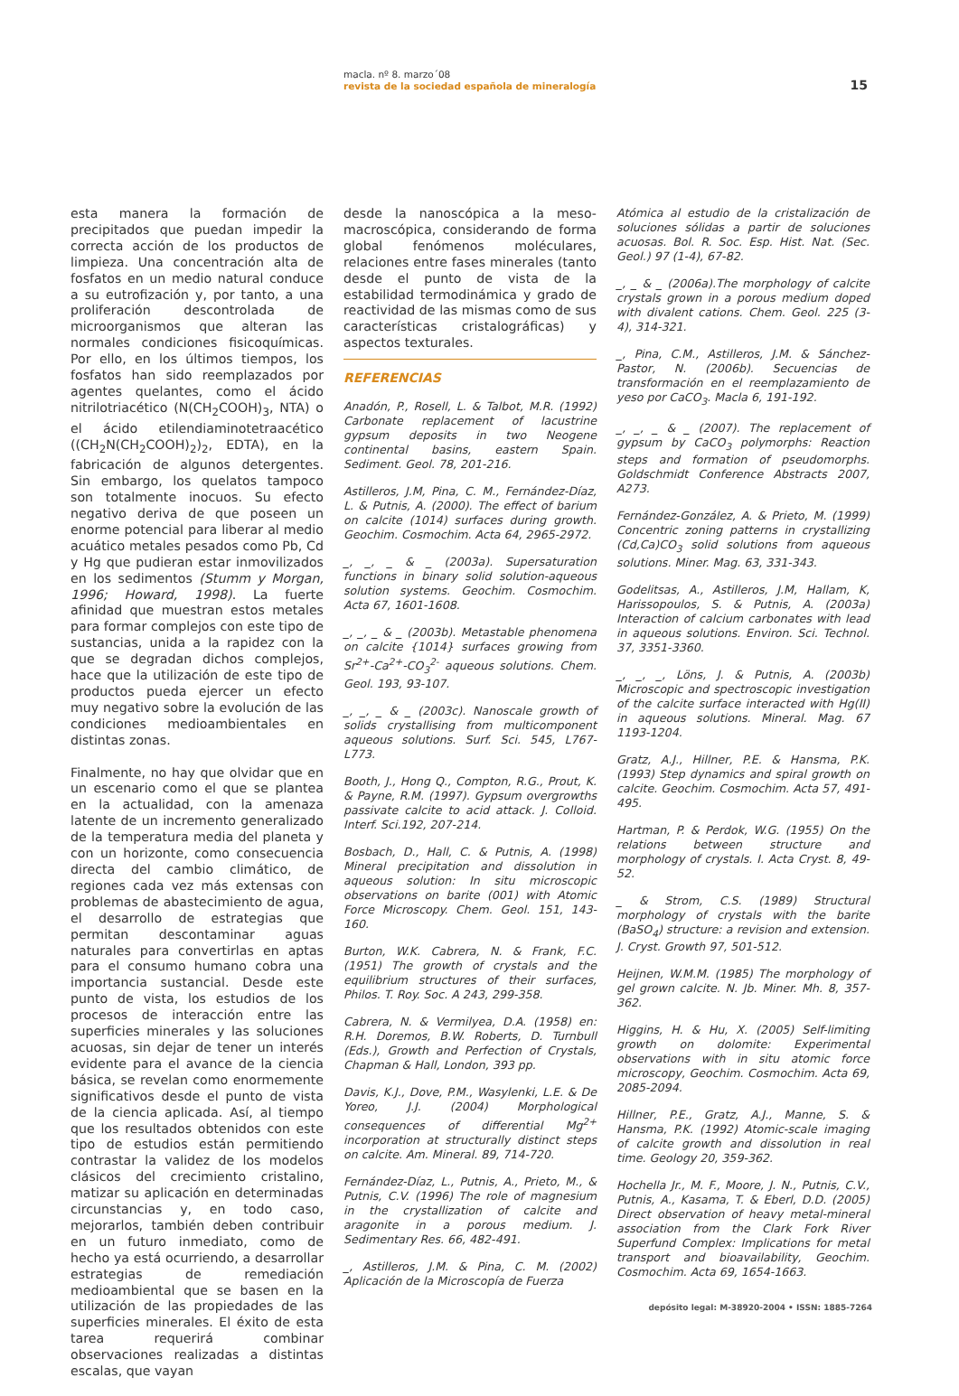macla. nº 8. marzo´08
revista de la sociedad española de mineralogía
15
esta manera la formación de precipitados que puedan impedir la correcta acción de los productos de limpieza. Una concentración alta de fosfatos en un medio natural conduce a su eutrofización y, por tanto, a una proliferación descontrolada de microorganismos que alteran las normales condiciones fisicoquímicas. Por ello, en los últimos tiempos, los fosfatos han sido reemplazados por agentes quelantes, como el ácido nitrilotriacético (N(CH<sub>2</sub>COOH)<sub>3</sub>, NTA) o el ácido etilendiaminotetraacético ((CH<sub>2</sub>N(CH<sub>2</sub>COOH)<sub>2</sub>)<sub>2</sub>, EDTA), en la fabricación de algunos detergentes. Sin embargo, los quelatos tampoco son totalmente inocuos. Su efecto negativo deriva de que poseen un enorme potencial para liberar al medio acuático metales pesados como Pb, Cd y Hg que pudieran estar inmovilizados en los sedimentos (Stumm y Morgan, 1996; Howard, 1998). La fuerte afinidad que muestran estos metales para formar complejos con este tipo de sustancias, unida a la rapidez con la que se degradan dichos complejos, hace que la utilización de este tipo de productos pueda ejercer un efecto muy negativo sobre la evolución de las condiciones medioambientales en distintas zonas.
Finalmente, no hay que olvidar que en un escenario como el que se plantea en la actualidad, con la amenaza latente de un incremento generalizado de la temperatura media del planeta y con un horizonte, como consecuencia directa del cambio climático, de regiones cada vez más extensas con problemas de abastecimiento de agua, el desarrollo de estrategias que permitan descontaminar aguas naturales para convertirlas en aptas para el consumo humano cobra una importancia sustancial. Desde este punto de vista, los estudios de los procesos de interacción entre las superficies minerales y las soluciones acuosas, sin dejar de tener un interés evidente para el avance de la ciencia básica, se revelan como enormemente significativos desde el punto de vista de la ciencia aplicada. Así, al tiempo que los resultados obtenidos con este tipo de estudios están permitiendo contrastar la validez de los modelos clásicos del crecimiento cristalino, matizar su aplicación en determinadas circunstancias y, en todo caso, mejorarlos, también deben contribuir en un futuro inmediato, como de hecho ya está ocurriendo, a desarrollar estrategias de remediación medioambiental que se basen en la utilización de las propiedades de las superficies minerales. El éxito de esta tarea requerirá combinar observaciones realizadas a distintas escalas, que vayan
desde la nanoscópica a la meso-macroscópica, considerando de forma global fenómenos moléculares, relaciones entre fases minerales (tanto desde el punto de vista de la estabilidad termodinámica y grado de reactividad de las mismas como de sus características cristalográficas) y aspectos texturales.
REFERENCIAS
Anadón, P., Rosell, L. & Talbot, M.R. (1992) Carbonate replacement of lacustrine gypsum deposits in two Neogene continental basins, eastern Spain. Sediment. Geol. 78, 201-216.
Astilleros, J.M, Pina, C. M., Fernández-Díaz, L. & Putnis, A. (2000). The effect of barium on calcite (1014) surfaces during growth. Geochim. Cosmochim. Acta 64, 2965-2972.
_, _, _ & _ (2003a). Supersaturation functions in binary solid solution-aqueous solution systems. Geochim. Cosmochim. Acta 67, 1601-1608.
_, _, _ & _ (2003b). Metastable phenomena on calcite {1014} surfaces growing from Sr<sup>2+</sup>-Ca<sup>2+</sup>-CO<sub>3</sub><sup>2-</sup> aqueous solutions. Chem. Geol. 193, 93-107.
_, _, _ & _ (2003c). Nanoscale growth of solids crystallising from multicomponent aqueous solutions. Surf. Sci. 545, L767-L773.
Booth, J., Hong Q., Compton, R.G., Prout, K. & Payne, R.M. (1997). Gypsum overgrowths passivate calcite to acid attack. J. Colloid. Interf. Sci.192, 207-214.
Bosbach, D., Hall, C. & Putnis, A. (1998) Mineral precipitation and dissolution in aqueous solution: In situ microscopic observations on barite (001) with Atomic Force Microscopy. Chem. Geol. 151, 143-160.
Burton, W.K. Cabrera, N. & Frank, F.C. (1951) The growth of crystals and the equilibrium structures of their surfaces, Philos. T. Roy. Soc. A 243, 299-358.
Cabrera, N. & Vermilyea, D.A. (1958) en: R.H. Doremos, B.W. Roberts, D. Turnbull (Eds.), Growth and Perfection of Crystals, Chapman & Hall, London, 393 pp.
Davis, K.J., Dove, P.M., Wasylenki, L.E. & De Yoreo, J.J. (2004) Morphological consequences of differential Mg<sup>2+</sup> incorporation at structurally distinct steps on calcite. Am. Mineral. 89, 714-720.
Fernández-Díaz, L., Putnis, A., Prieto, M., & Putnis, C.V. (1996) The role of magnesium in the crystallization of calcite and aragonite in a porous medium. J. Sedimentary Res. 66, 482-491.
_, Astilleros, J.M. & Pina, C. M. (2002) Aplicación de la Microscopía de Fuerza
Atómica al estudio de la cristalización de soluciones sólidas a partir de soluciones acuosas. Bol. R. Soc. Esp. Hist. Nat. (Sec. Geol.) 97 (1-4), 67-82.
_, _ & _ (2006a).The morphology of calcite crystals grown in a porous medium doped with divalent cations. Chem. Geol. 225 (3-4), 314-321.
_, Pina, C.M., Astilleros, J.M. & Sánchez-Pastor, N. (2006b). Secuencias de transformación en el reemplazamiento de yeso por CaCO<sub>3</sub>. Macla 6, 191-192.
_, _, _ & _ (2007). The replacement of gypsum by CaCO<sub>3</sub> polymorphs: Reaction steps and formation of pseudomorphs. Goldschmidt Conference Abstracts 2007, A273.
Fernández-González, A. & Prieto, M. (1999) Concentric zoning patterns in crystallizing (Cd,Ca)CO<sub>3</sub> solid solutions from aqueous solutions. Miner. Mag. 63, 331-343.
Godelitsas, A., Astilleros, J.M, Hallam, K, Harissopoulos, S. & Putnis, A. (2003a) Interaction of calcium carbonates with lead in aqueous solutions. Environ. Sci. Technol. 37, 3351-3360.
_, _, _, Löns, J. & Putnis, A. (2003b) Microscopic and spectroscopic investigation of the calcite surface interacted with Hg(II) in aqueous solutions. Mineral. Mag. 67 1193-1204.
Gratz, A.J., Hillner, P.E. & Hansma, P.K. (1993) Step dynamics and spiral growth on calcite. Geochim. Cosmochim. Acta 57, 491-495.
Hartman, P. & Perdok, W.G. (1955) On the relations between structure and morphology of crystals. I. Acta Cryst. 8, 49-52.
_ & Strom, C.S. (1989) Structural morphology of crystals with the barite (BaSO<sub>4</sub>) structure: a revision and extension. J. Cryst. Growth 97, 501-512.
Heijnen, W.M.M. (1985) The morphology of gel grown calcite. N. Jb. Miner. Mh. 8, 357-362.
Higgins, H. & Hu, X. (2005) Self-limiting growth on dolomite: Experimental observations with in situ atomic force microscopy, Geochim. Cosmochim. Acta 69, 2085-2094.
Hillner, P.E., Gratz, A.J., Manne, S. & Hansma, P.K. (1992) Atomic-scale imaging of calcite growth and dissolution in real time. Geology 20, 359-362.
Hochella Jr., M. F., Moore, J. N., Putnis, C.V., Putnis, A., Kasama, T. & Eberl, D.D. (2005) Direct observation of heavy metal-mineral association from the Clark Fork River Superfund Complex: Implications for metal transport and bioavailability, Geochim. Cosmochim. Acta 69, 1654-1663.
depósito legal: M-38920-2004 • ISSN: 1885-7264